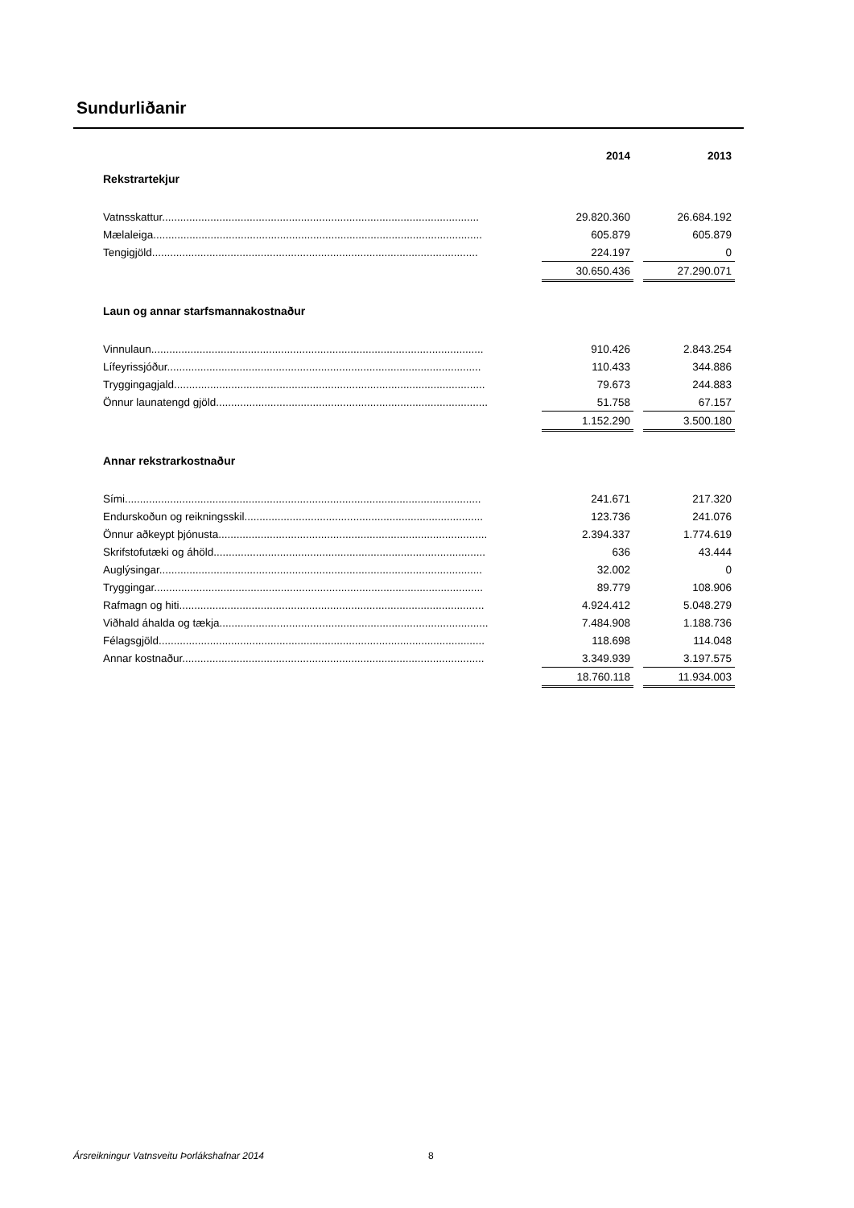Sundurliðanir
| | 2014 | | 2013 |
| --- | --- | --- | --- |
| Rekstrartekjur | | | |
| Vatnsskattur......................................................................................................... | 29.820.360 | | 26.684.192 |
| Mælaleiga............................................................................................................. | 605.879 | | 605.879 |
| Tengigjöld............................................................................................................ | 224.197 | | 0 |
| | 30.650.436 | | 27.290.071 |
| Laun og annar starfsmannakostnaður | | | |
| Vinnulaun.............................................................................................................. | 910.426 | | 2.843.254 |
| Lífeyrissjóður........................................................................................................ | 110.433 | | 344.886 |
| Tryggingagjald....................................................................................................... | 79.673 | | 244.883 |
| Önnur launatengd gjöld.......................................................................................... | 51.758 | | 67.157 |
| | 1.152.290 | | 3.500.180 |
| Annar rekstrarkostnaður | | | |
| Sími...................................................................................................................... | 241.671 | | 217.320 |
| Endurskoðun og reikningsskil............................................................................... | 123.736 | | 241.076 |
| Önnur aðkeypt þjónusta......................................................................................... | 2.394.337 | | 1.774.619 |
| Skrifstofutæki og áhöld.......................................................................................... | 636 | | 43.444 |
| Auglýsingar........................................................................................................... | 32.002 | | 0 |
| Tryggingar............................................................................................................. | 89.779 | | 108.906 |
| Rafmagn og hiti..................................................................................................... | 4.924.412 | | 5.048.279 |
| Viðhald áhalda og tækja......................................................................................... | 7.484.908 | | 1.188.736 |
| Félagsgjöld............................................................................................................ | 118.698 | | 114.048 |
| Annar kostnaður.................................................................................................... | 3.349.939 | | 3.197.575 |
| | 18.760.118 | | 11.934.003 |
Ársreikningur Vatnsveitu Þorlákshafnar 2014
8